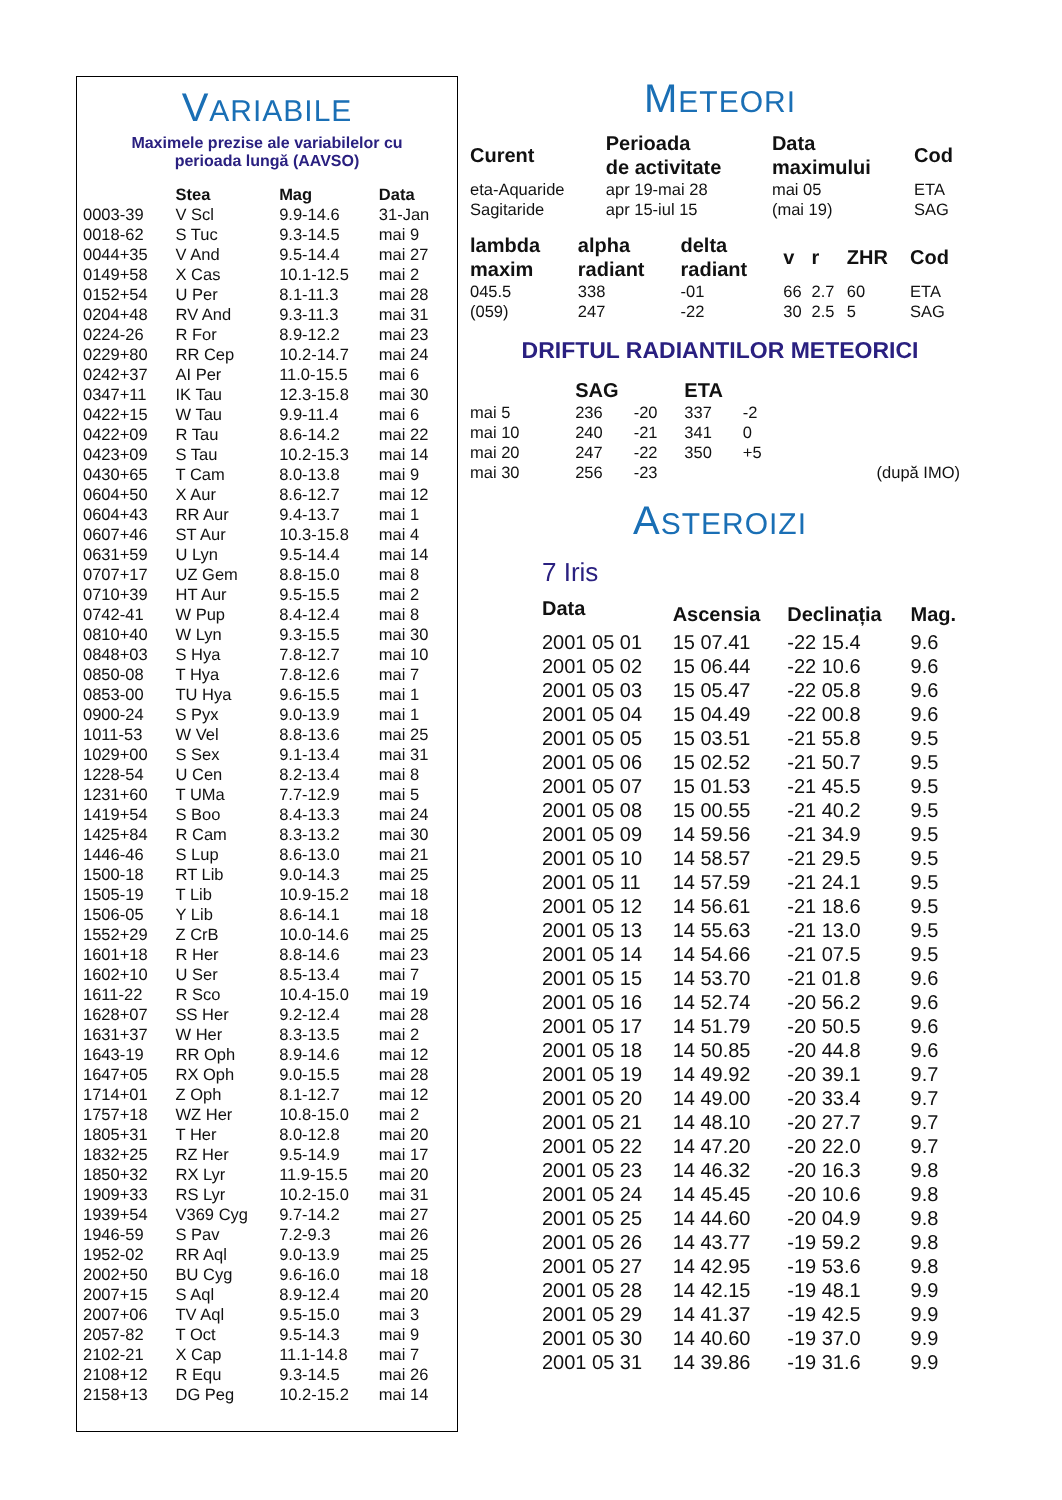VARIABILE
Maximele prezise ale variabilelor cu
perioada lungă (AAVSO)
| | Stea | Mag | Data |
| --- | --- | --- | --- |
| 0003-39 | V Scl | 9.9-14.6 | 31-Jan |
| 0018-62 | S Tuc | 9.3-14.5 | mai 9 |
| 0044+35 | V And | 9.5-14.4 | mai 27 |
| 0149+58 | X Cas | 10.1-12.5 | mai 2 |
| 0152+54 | U Per | 8.1-11.3 | mai 28 |
| 0204+48 | RV And | 9.3-11.3 | mai 31 |
| 0224-26 | R For | 8.9-12.2 | mai 23 |
| 0229+80 | RR Cep | 10.2-14.7 | mai 24 |
| 0242+37 | AI Per | 11.0-15.5 | mai 6 |
| 0347+11 | IK Tau | 12.3-15.8 | mai 30 |
| 0422+15 | W Tau | 9.9-11.4 | mai 6 |
| 0422+09 | R Tau | 8.6-14.2 | mai 22 |
| 0423+09 | S Tau | 10.2-15.3 | mai 14 |
| 0430+65 | T Cam | 8.0-13.8 | mai 9 |
| 0604+50 | X Aur | 8.6-12.7 | mai 12 |
| 0604+43 | RR Aur | 9.4-13.7 | mai 1 |
| 0607+46 | ST Aur | 10.3-15.8 | mai 4 |
| 0631+59 | U Lyn | 9.5-14.4 | mai 14 |
| 0707+17 | UZ Gem | 8.8-15.0 | mai 8 |
| 0710+39 | HT Aur | 9.5-15.5 | mai 2 |
| 0742-41 | W Pup | 8.4-12.4 | mai 8 |
| 0810+40 | W Lyn | 9.3-15.5 | mai 30 |
| 0848+03 | S Hya | 7.8-12.7 | mai 10 |
| 0850-08 | T Hya | 7.8-12.6 | mai 7 |
| 0853-00 | TU Hya | 9.6-15.5 | mai 1 |
| 0900-24 | S Pyx | 9.0-13.9 | mai 1 |
| 1011-53 | W Vel | 8.8-13.6 | mai 25 |
| 1029+00 | S Sex | 9.1-13.4 | mai 31 |
| 1228-54 | U Cen | 8.2-13.4 | mai 8 |
| 1231+60 | T UMa | 7.7-12.9 | mai 5 |
| 1419+54 | S Boo | 8.4-13.3 | mai 24 |
| 1425+84 | R Cam | 8.3-13.2 | mai 30 |
| 1446-46 | S Lup | 8.6-13.0 | mai 21 |
| 1500-18 | RT Lib | 9.0-14.3 | mai 25 |
| 1505-19 | T Lib | 10.9-15.2 | mai 18 |
| 1506-05 | Y Lib | 8.6-14.1 | mai 18 |
| 1552+29 | Z CrB | 10.0-14.6 | mai 25 |
| 1601+18 | R Her | 8.8-14.6 | mai 23 |
| 1602+10 | U Ser | 8.5-13.4 | mai 7 |
| 1611-22 | R Sco | 10.4-15.0 | mai 19 |
| 1628+07 | SS Her | 9.2-12.4 | mai 28 |
| 1631+37 | W Her | 8.3-13.5 | mai 2 |
| 1643-19 | RR Oph | 8.9-14.6 | mai 12 |
| 1647+05 | RX Oph | 9.0-15.5 | mai 28 |
| 1714+01 | Z Oph | 8.1-12.7 | mai 12 |
| 1757+18 | WZ Her | 10.8-15.0 | mai 2 |
| 1805+31 | T Her | 8.0-12.8 | mai 20 |
| 1832+25 | RZ Her | 9.5-14.9 | mai 17 |
| 1850+32 | RX Lyr | 11.9-15.5 | mai 20 |
| 1909+33 | RS Lyr | 10.2-15.0 | mai 31 |
| 1939+54 | V369 Cyg | 9.7-14.2 | mai 27 |
| 1946-59 | S Pav | 7.2-9.3 | mai 26 |
| 1952-02 | RR Aql | 9.0-13.9 | mai 25 |
| 2002+50 | BU Cyg | 9.6-16.0 | mai 18 |
| 2007+15 | S Aql | 8.9-12.4 | mai 20 |
| 2007+06 | TV Aql | 9.5-15.0 | mai 3 |
| 2057-82 | T Oct | 9.5-14.3 | mai 9 |
| 2102-21 | X Cap | 11.1-14.8 | mai 7 |
| 2108+12 | R Equ | 9.3-14.5 | mai 26 |
| 2158+13 | DG Peg | 10.2-15.2 | mai 14 |
METEORI
| Curent | Perioada de activitate | Data maximului | Cod |
| --- | --- | --- | --- |
| eta-Aquaride | apr 19-mai 28 | mai 05 | ETA |
| Sagitaride | apr 15-iul 15 | (mai 19) | SAG |
| lambda maxim | alpha radiant | delta radiant | v | r | ZHR | Cod |
| --- | --- | --- | --- | --- | --- | --- |
| 045.5 | 338 | -01 | 66 | 2.7 | 60 | ETA |
| (059) | 247 | -22 | 30 | 2.5 | 5 | SAG |
DRIFTUL RADIANTILOR METEORICI
| | SAG | | ETA | | |
| --- | --- | --- | --- | --- | --- |
| mai 5 | 236 | -20 | 337 | -2 | |
| mai 10 | 240 | -21 | 341 | 0 | |
| mai 20 | 247 | -22 | 350 | +5 | |
| mai 30 | 256 | -23 | | | (după IMO) |
ASTEROIZI
7 Iris
| Data | Ascensia | Declinația | Mag. |
| --- | --- | --- | --- |
| 2001 05 01 | 15 07.41 | -22 15.4 | 9.6 |
| 2001 05 02 | 15 06.44 | -22 10.6 | 9.6 |
| 2001 05 03 | 15 05.47 | -22 05.8 | 9.6 |
| 2001 05 04 | 15 04.49 | -22 00.8 | 9.6 |
| 2001 05 05 | 15 03.51 | -21 55.8 | 9.5 |
| 2001 05 06 | 15 02.52 | -21 50.7 | 9.5 |
| 2001 05 07 | 15 01.53 | -21 45.5 | 9.5 |
| 2001 05 08 | 15 00.55 | -21 40.2 | 9.5 |
| 2001 05 09 | 14 59.56 | -21 34.9 | 9.5 |
| 2001 05 10 | 14 58.57 | -21 29.5 | 9.5 |
| 2001 05 11 | 14 57.59 | -21 24.1 | 9.5 |
| 2001 05 12 | 14 56.61 | -21 18.6 | 9.5 |
| 2001 05 13 | 14 55.63 | -21 13.0 | 9.5 |
| 2001 05 14 | 14 54.66 | -21 07.5 | 9.5 |
| 2001 05 15 | 14 53.70 | -21 01.8 | 9.6 |
| 2001 05 16 | 14 52.74 | -20 56.2 | 9.6 |
| 2001 05 17 | 14 51.79 | -20 50.5 | 9.6 |
| 2001 05 18 | 14 50.85 | -20 44.8 | 9.6 |
| 2001 05 19 | 14 49.92 | -20 39.1 | 9.7 |
| 2001 05 20 | 14 49.00 | -20 33.4 | 9.7 |
| 2001 05 21 | 14 48.10 | -20 27.7 | 9.7 |
| 2001 05 22 | 14 47.20 | -20 22.0 | 9.7 |
| 2001 05 23 | 14 46.32 | -20 16.3 | 9.8 |
| 2001 05 24 | 14 45.45 | -20 10.6 | 9.8 |
| 2001 05 25 | 14 44.60 | -20 04.9 | 9.8 |
| 2001 05 26 | 14 43.77 | -19 59.2 | 9.8 |
| 2001 05 27 | 14 42.95 | -19 53.6 | 9.8 |
| 2001 05 28 | 14 42.15 | -19 48.1 | 9.9 |
| 2001 05 29 | 14 41.37 | -19 42.5 | 9.9 |
| 2001 05 30 | 14 40.60 | -19 37.0 | 9.9 |
| 2001 05 31 | 14 39.86 | -19 31.6 | 9.9 |